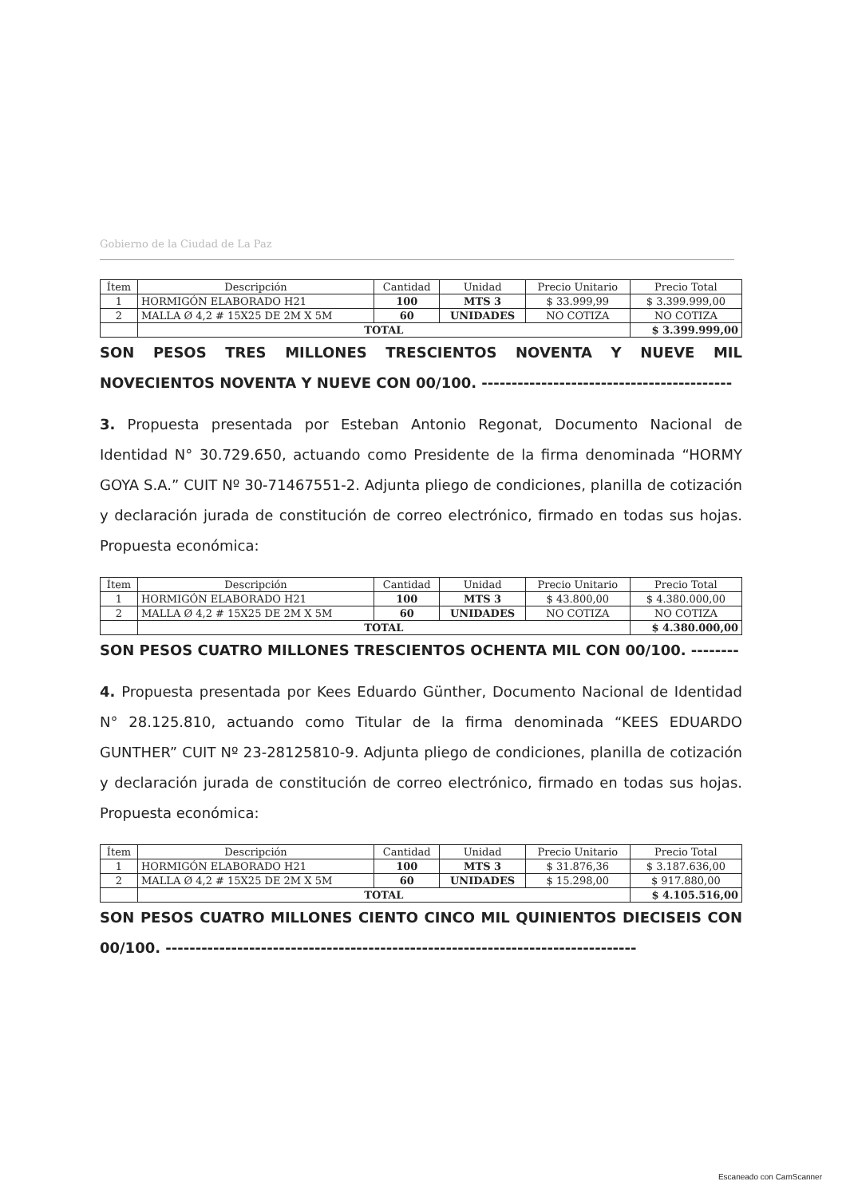Gobierno de la Ciudad de La Paz
| Ítem | Descripción | Cantidad | Unidad | Precio Unitario | Precio Total |
| --- | --- | --- | --- | --- | --- |
| 1 | HORMIGÓN ELABORADO H21 | 100 | MTS 3 | $ 33.999,99 | $ 3.399.999,00 |
| 2 | MALLA Ø 4,2 # 15X25 DE 2M X 5M | 60 | UNIDADES | NO COTIZA | NO COTIZA |
| | TOTAL | | | | $ 3.399.999,00 |
SON PESOS TRES MILLONES TRESCIENTOS NOVENTA Y NUEVE MIL NOVECIENTOS NOVENTA Y NUEVE CON 00/100. ------------------------------------------
3. Propuesta presentada por Esteban Antonio Regonat, Documento Nacional de Identidad N° 30.729.650, actuando como Presidente de la firma denominada “HORMY GOYA S.A.” CUIT Nº 30-71467551-2. Adjunta pliego de condiciones, planilla de cotización y declaración jurada de constitución de correo electrónico, firmado en todas sus hojas. Propuesta económica:
| Ítem | Descripción | Cantidad | Unidad | Precio Unitario | Precio Total |
| --- | --- | --- | --- | --- | --- |
| 1 | HORMIGÓN ELABORADO H21 | 100 | MTS 3 | $ 43.800,00 | $ 4.380.000,00 |
| 2 | MALLA Ø 4,2 # 15X25 DE 2M X 5M | 60 | UNIDADES | NO COTIZA | NO COTIZA |
| | TOTAL | | | | $ 4.380.000,00 |
SON PESOS CUATRO MILLONES TRESCIENTOS OCHENTA MIL CON 00/100. --------
4. Propuesta presentada por Kees Eduardo Günther, Documento Nacional de Identidad N° 28.125.810, actuando como Titular de la firma denominada “KEES EDUARDO GUNTHER” CUIT Nº 23-28125810-9. Adjunta pliego de condiciones, planilla de cotización y declaración jurada de constitución de correo electrónico, firmado en todas sus hojas. Propuesta económica:
| Ítem | Descripción | Cantidad | Unidad | Precio Unitario | Precio Total |
| --- | --- | --- | --- | --- | --- |
| 1 | HORMIGÓN ELABORADO H21 | 100 | MTS 3 | $ 31.876,36 | $ 3.187.636,00 |
| 2 | MALLA Ø 4,2 # 15X25 DE 2M X 5M | 60 | UNIDADES | $ 15.298,00 | $ 917.880,00 |
| | TOTAL | | | | $ 4.105.516,00 |
SON PESOS CUATRO MILLONES CIENTO CINCO MIL QUINIENTOS DIECISEIS CON 00/100. -------------------------------------------------------------------------------
Escaneado con CamScanner